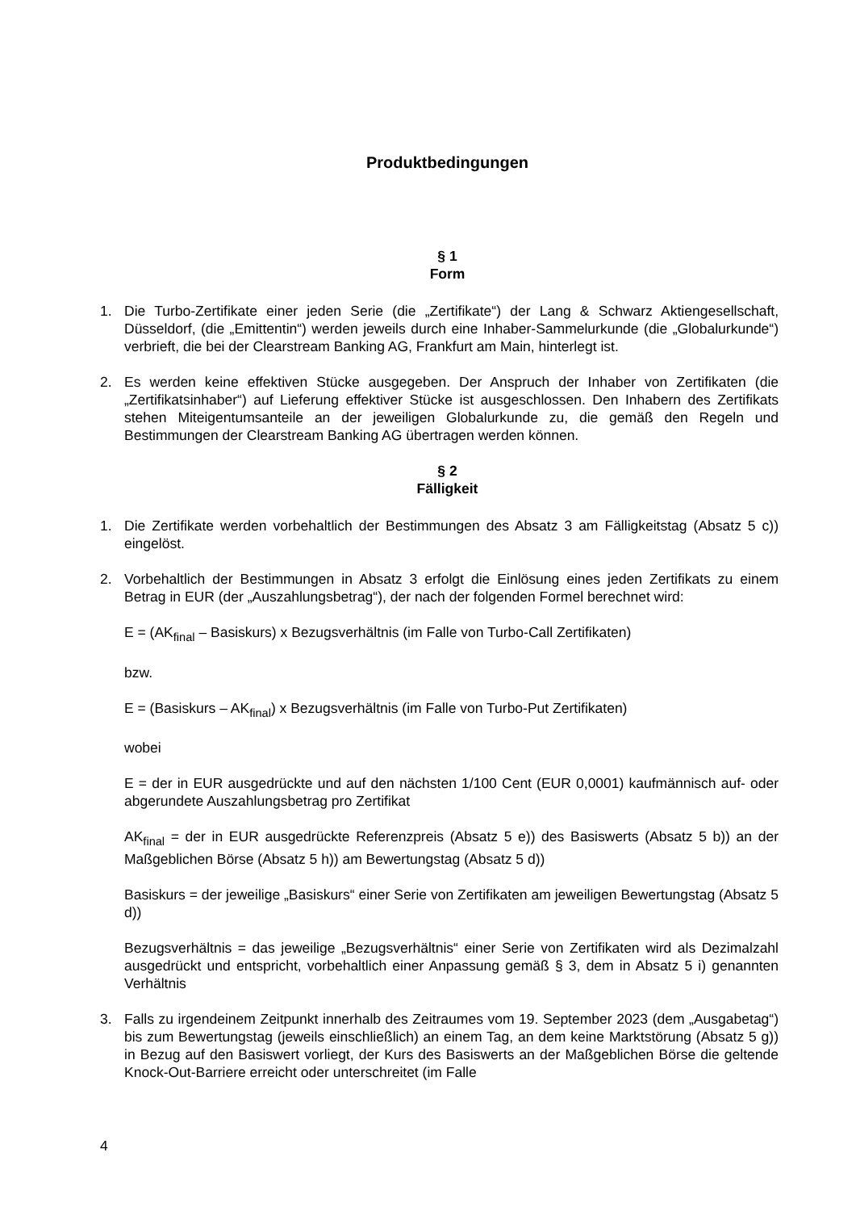Produktbedingungen
§ 1
Form
1. Die Turbo-Zertifikate einer jeden Serie (die „Zertifikate“) der Lang & Schwarz Aktiengesellschaft, Düsseldorf, (die „Emittentin“) werden jeweils durch eine Inhaber-Sammelurkunde (die „Globalurkunde“) verbrieft, die bei der Clearstream Banking AG, Frankfurt am Main, hinterlegt ist.
2. Es werden keine effektiven Stücke ausgegeben. Der Anspruch der Inhaber von Zertifikaten (die „Zertifikatsinhaber“) auf Lieferung effektiver Stücke ist ausgeschlossen. Den Inhabern des Zertifikats stehen Miteigentumsanteile an der jeweiligen Globalurkunde zu, die gemäß den Regeln und Bestimmungen der Clearstream Banking AG übertragen werden können.
§ 2
Fälligkeit
1. Die Zertifikate werden vorbehaltlich der Bestimmungen des Absatz 3 am Fälligkeitstag (Absatz 5 c)) eingelöst.
2. Vorbehaltlich der Bestimmungen in Absatz 3 erfolgt die Einlösung eines jeden Zertifikats zu einem Betrag in EUR (der „Auszahlungsbetrag“), der nach der folgenden Formel berechnet wird:
E = (AK<sub>final</sub> – Basiskurs) x Bezugsverhältnis (im Falle von Turbo-Call Zertifikaten)
bzw.
E = (Basiskurs – AK<sub>final</sub>) x Bezugsverhältnis (im Falle von Turbo-Put Zertifikaten)
wobei
E = der in EUR ausgedrückte und auf den nächsten 1/100 Cent (EUR 0,0001) kaufmännisch auf- oder abgerundete Auszahlungsbetrag pro Zertifikat
AK<sub>final</sub> = der in EUR ausgedrückte Referenzpreis (Absatz 5 e)) des Basiswerts (Absatz 5 b)) an der Maßgeblichen Börse (Absatz 5 h)) am Bewertungstag (Absatz 5 d))
Basiskurs = der jeweilige „Basiskurs“ einer Serie von Zertifikaten am jeweiligen Bewertungstag (Absatz 5 d))
Bezugsverhältnis = das jeweilige „Bezugsverhältnis“ einer Serie von Zertifikaten wird als Dezimalzahl ausgedrückt und entspricht, vorbehaltlich einer Anpassung gemäß § 3, dem in Absatz 5 i) genannten Verhältnis
3. Falls zu irgendeinem Zeitpunkt innerhalb des Zeitraumes vom 19. September 2023 (dem „Ausgabetag“) bis zum Bewertungstag (jeweils einschließlich) an einem Tag, an dem keine Marktstörung (Absatz 5 g)) in Bezug auf den Basiswert vorliegt, der Kurs des Basiswerts an der Maßgeblichen Börse die geltende Knock-Out-Barriere erreicht oder unterschreitet (im Falle
4